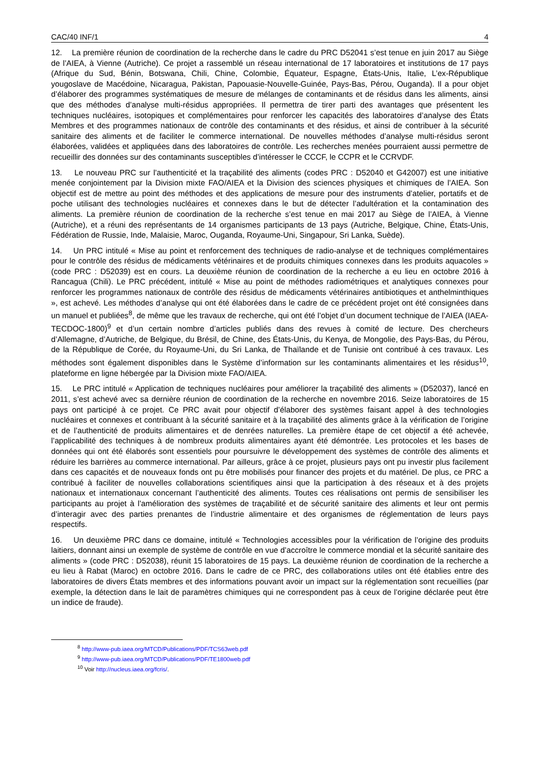CAC/40 INF/1 4
12. La première réunion de coordination de la recherche dans le cadre du PRC D52041 s’est tenue en juin 2017 au Siège de l’AIEA, à Vienne (Autriche). Ce projet a rassemblé un réseau international de 17 laboratoires et institutions de 17 pays (Afrique du Sud, Bénin, Botswana, Chili, Chine, Colombie, Équateur, Espagne, États-Unis, Italie, L’ex-République yougoslave de Macédoine, Nicaragua, Pakistan, Papouasie-Nouvelle-Guinée, Pays-Bas, Pérou, Ouganda). Il a pour objet d’élaborer des programmes systématiques de mesure de mélanges de contaminants et de résidus dans les aliments, ainsi que des méthodes d’analyse multi-résidus appropriées. Il permettra de tirer parti des avantages que présentent les techniques nucléaires, isotopiques et complémentaires pour renforcer les capacités des laboratoires d’analyse des États Membres et des programmes nationaux de contrôle des contaminants et des résidus, et ainsi de contribuer à la sécurité sanitaire des aliments et de faciliter le commerce international. De nouvelles méthodes d’analyse multi-résidus seront élaborées, validées et appliquées dans des laboratoires de contrôle. Les recherches menées pourraient aussi permettre de recueillir des données sur des contaminants susceptibles d’intéresser le CCCF, le CCPR et le CCRVDF.
13. Le nouveau PRC sur l’authenticité et la traçabilité des aliments (codes PRC : D52040 et G42007) est une initiative menée conjointement par la Division mixte FAO/AIEA et la Division des sciences physiques et chimiques de l’AIEA. Son objectif est de mettre au point des méthodes et des applications de mesure pour des instruments d’atelier, portatifs et de poche utilisant des technologies nucléaires et connexes dans le but de détecter l’adultération et la contamination des aliments. La première réunion de coordination de la recherche s’est tenue en mai 2017 au Siège de l’AIEA, à Vienne (Autriche), et a réuni des représentants de 14 organismes participants de 13 pays (Autriche, Belgique, Chine, États-Unis, Fédération de Russie, Inde, Malaisie, Maroc, Ouganda, Royaume-Uni, Singapour, Sri Lanka, Suède).
14. Un PRC intitulé « Mise au point et renforcement des techniques de radio-analyse et de techniques complémentaires pour le contrôle des résidus de médicaments vétérinaires et de produits chimiques connexes dans les produits aquacoles » (code PRC : D52039) est en cours. La deuxième réunion de coordination de la recherche a eu lieu en octobre 2016 à Rancagua (Chili). Le PRC précédent, intitulé « Mise au point de méthodes radiométriques et analytiques connexes pour renforcer les programmes nationaux de contrôle des résidus de médicaments vétérinaires antibiotiques et anthelminthiques », est achevé. Les méthodes d’analyse qui ont été élaborées dans le cadre de ce précédent projet ont été consignées dans un manuel et publiées<sup>8</sup>, de même que les travaux de recherche, qui ont été l’objet d’un document technique de l’AIEA (IAEA-TECDOC-1800)<sup>9</sup> et d’un certain nombre d’articles publiés dans des revues à comité de lecture. Des chercheurs d’Allemagne, d’Autriche, de Belgique, du Brésil, de Chine, des États-Unis, du Kenya, de Mongolie, des Pays-Bas, du Pérou, de la République de Corée, du Royaume-Uni, du Sri Lanka, de Thaïlande et de Tunisie ont contribué à ces travaux. Les méthodes sont également disponibles dans le Système d’information sur les contaminants alimentaires et les résidus<sup>10</sup>, plateforme en ligne hébergée par la Division mixte FAO/AIEA.
15. Le PRC intitulé « Application de techniques nucléaires pour améliorer la traçabilité des aliments » (D52037), lancé en 2011, s’est achevé avec sa dernière réunion de coordination de la recherche en novembre 2016. Seize laboratoires de 15 pays ont participé à ce projet. Ce PRC avait pour objectif d’élaborer des systèmes faisant appel à des technologies nucléaires et connexes et contribuant à la sécurité sanitaire et à la traçabilité des aliments grâce à la vérification de l’origine et de l’authenticité de produits alimentaires et de denrées naturelles. La première étape de cet objectif a été achevée, l’applicabilité des techniques à de nombreux produits alimentaires ayant été démontrée. Les protocoles et les bases de données qui ont été élaborés sont essentiels pour poursuivre le développement des systèmes de contrôle des aliments et réduire les barrières au commerce international. Par ailleurs, grâce à ce projet, plusieurs pays ont pu investir plus facilement dans ces capacités et de nouveaux fonds ont pu être mobilisés pour financer des projets et du matériel. De plus, ce PRC a contribué à faciliter de nouvelles collaborations scientifiques ainsi que la participation à des réseaux et à des projets nationaux et internationaux concernant l’authenticité des aliments. Toutes ces réalisations ont permis de sensibiliser les participants au projet à l’amélioration des systèmes de traçabilité et de sécurité sanitaire des aliments et leur ont permis d’interagir avec des parties prenantes de l’industrie alimentaire et des organismes de réglementation de leurs pays respectifs.
16. Un deuxième PRC dans ce domaine, intitulé « Technologies accessibles pour la vérification de l’origine des produits laitiers, donnant ainsi un exemple de système de contrôle en vue d’accroître le commerce mondial et la sécurité sanitaire des aliments » (code PRC : D52038), réunit 15 laboratoires de 15 pays. La deuxième réunion de coordination de la recherche a eu lieu à Rabat (Maroc) en octobre 2016. Dans le cadre de ce PRC, des collaborations utiles ont été établies entre des laboratoires de divers États membres et des informations pouvant avoir un impact sur la réglementation sont recueillies (par exemple, la détection dans le lait de paramètres chimiques qui ne correspondent pas à ceux de l’origine déclarée peut être un indice de fraude).
<sup>8</sup> http://www-pub.iaea.org/MTCD/Publications/PDF/TCS63web.pdf
<sup>9</sup> http://www-pub.iaea.org/MTCD/Publications/PDF/TE1800web.pdf
<sup>10</sup> Voir http://nucleus.iaea.org/fcris/.